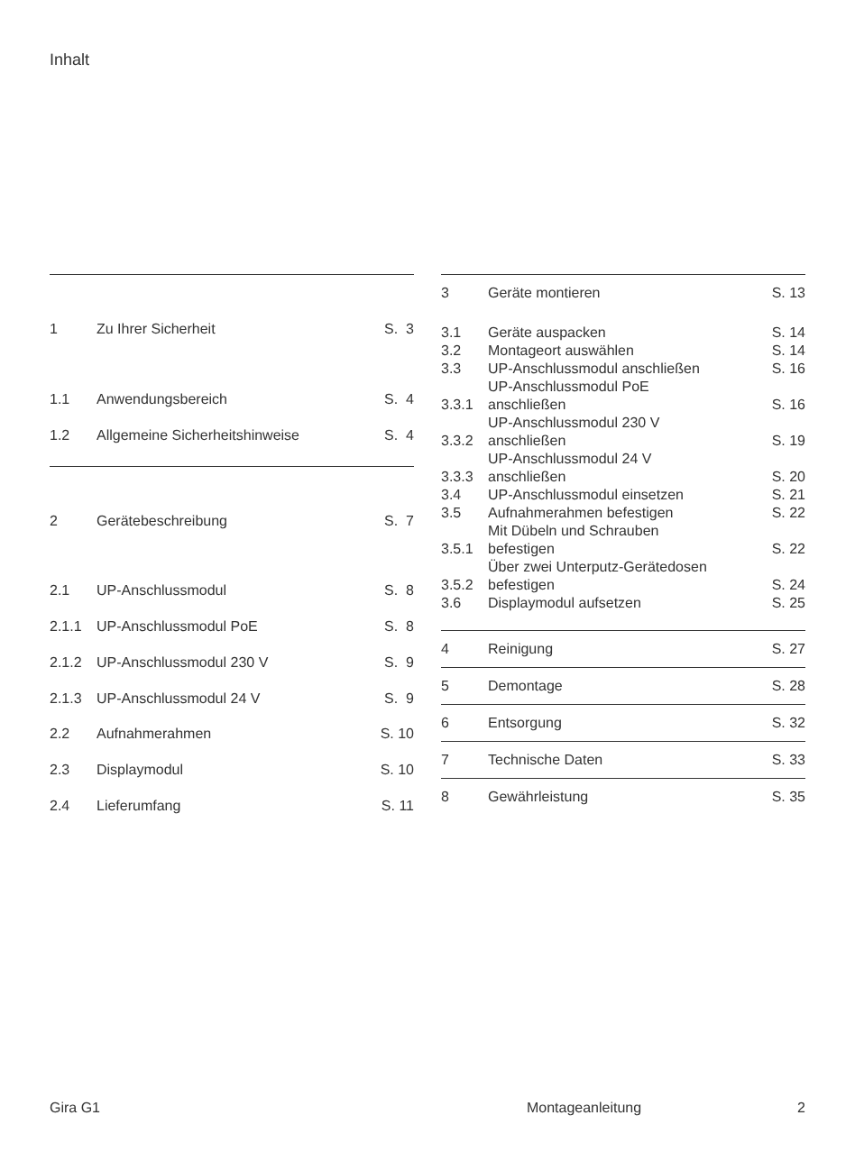Inhalt
| 1 | Zu Ihrer Sicherheit | S. 3 |
| 1.1 | Anwendungsbereich | S. 4 |
| 1.2 | Allgemeine Sicherheitshinweise | S. 4 |
| 2 | Gerätebeschreibung | S. 7 |
| 2.1 | UP-Anschlussmodul | S. 8 |
| 2.1.1 | UP-Anschlussmodul PoE | S. 8 |
| 2.1.2 | UP-Anschlussmodul 230 V | S. 9 |
| 2.1.3 | UP-Anschlussmodul 24 V | S. 9 |
| 2.2 | Aufnahmerahmen | S. 10 |
| 2.3 | Displaymodul | S. 10 |
| 2.4 | Lieferumfang | S. 11 |
| 3 | Geräte montieren | S. 13 |
| 3.1 | Geräte auspacken | S. 14 |
| 3.2 | Montageort auswählen | S. 14 |
| 3.3 | UP-Anschlussmodul anschließen | S. 16 |
| 3.3.1 | UP-Anschlussmodul PoE anschließen | S. 16 |
| 3.3.2 | UP-Anschlussmodul 230 V anschließen | S. 19 |
| 3.3.3 | UP-Anschlussmodul 24 V anschließen | S. 20 |
| 3.4 | UP-Anschlussmodul einsetzen | S. 21 |
| 3.5 | Aufnahmerahmen befestigen | S. 22 |
| 3.5.1 | Mit Dübeln und Schrauben befestigen | S. 22 |
| 3.5.2 | Über zwei Unterputz-Gerätedosen befestigen | S. 24 |
| 3.6 | Displaymodul aufsetzen | S. 25 |
| 4 | Reinigung | S. 27 |
| 5 | Demontage | S. 28 |
| 6 | Entsorgung | S. 32 |
| 7 | Technische Daten | S. 33 |
| 8 | Gewährleistung | S. 35 |
Gira G1 Montageanleitung 2